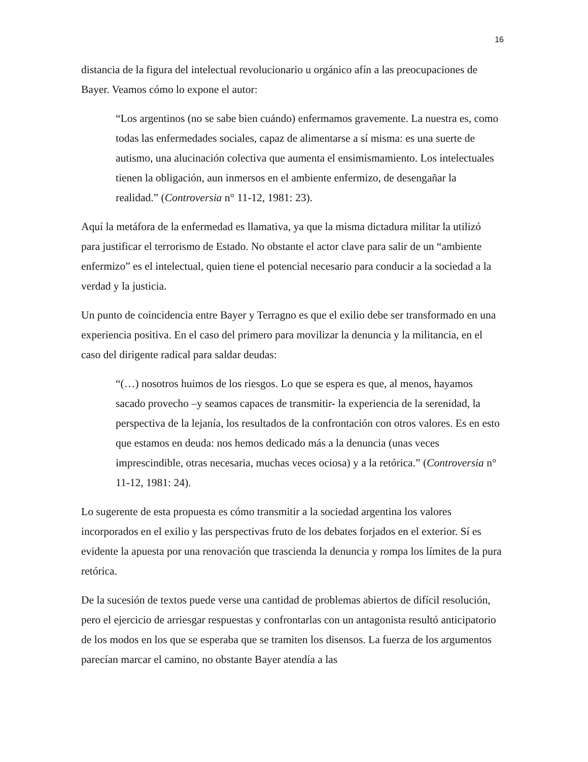16
distancia de la figura del intelectual revolucionario u orgánico afín a las preocupaciones de Bayer. Veamos cómo lo expone el autor:
“Los argentinos (no se sabe bien cuándo) enfermamos gravemente. La nuestra es, como todas las enfermedades sociales, capaz de alimentarse a sí misma: es una suerte de autismo, una alucinación colectiva que aumenta el ensimismamiento. Los intelectuales tienen la obligación, aun inmersos en el ambiente enfermizo, de desengañar la realidad.” (Controversia n° 11-12, 1981: 23).
Aquí la metáfora de la enfermedad es llamativa, ya que la misma dictadura militar la utilizó para justificar el terrorismo de Estado. No obstante el actor clave para salir de un “ambiente enfermizo” es el intelectual, quien tiene el potencial necesario para conducir a la sociedad a la verdad y la justicia.
Un punto de coincidencia entre Bayer y Terragno es que el exilio debe ser transformado en una experiencia positiva. En el caso del primero para movilizar la denuncia y la militancia, en el caso del dirigente radical para saldar deudas:
“(…) nosotros huimos de los riesgos. Lo que se espera es que, al menos, hayamos sacado provecho –y seamos capaces de transmitir- la experiencia de la serenidad, la perspectiva de la lejanía, los resultados de la confrontación con otros valores. Es en esto que estamos en deuda: nos hemos dedicado más a la denuncia (unas veces imprescindible, otras necesaria, muchas veces ociosa) y a la retórica.” (Controversia n° 11-12, 1981: 24).
Lo sugerente de esta propuesta es cómo transmitir a la sociedad argentina los valores incorporados en el exilio y las perspectivas fruto de los debates forjados en el exterior. Sí es evidente la apuesta por una renovación que trascienda la denuncia y rompa los límites de la pura retórica.
De la sucesión de textos puede verse una cantidad de problemas abiertos de difícil resolución, pero el ejercicio de arriesgar respuestas y confrontarlas con un antagonista resultó anticipatorio de los modos en los que se esperaba que se tramiten los disensos. La fuerza de los argumentos parecían marcar el camino, no obstante Bayer atendía a las